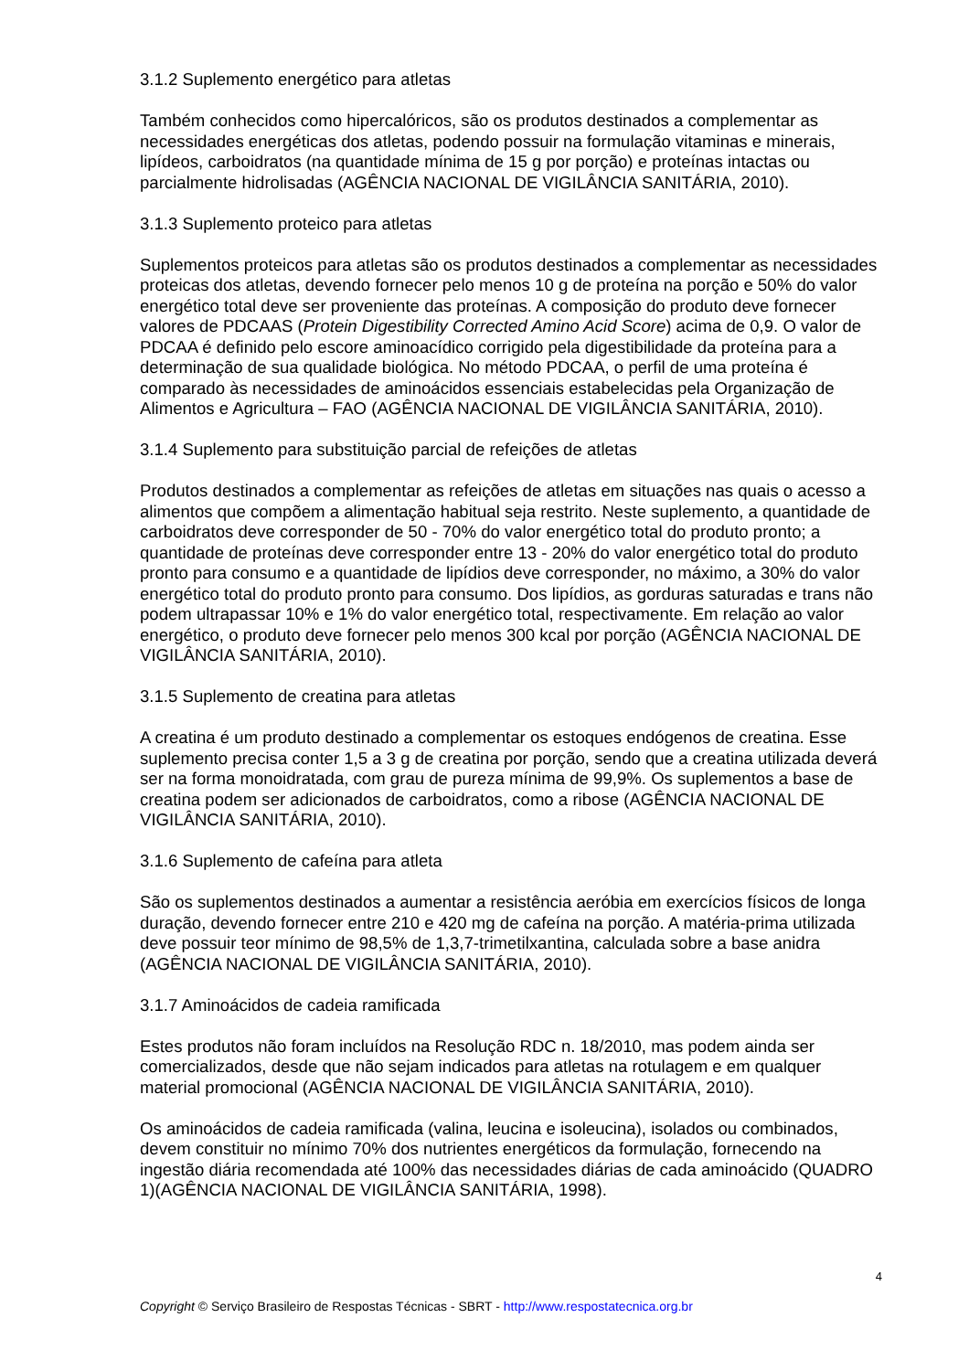3.1.2 Suplemento energético para atletas
Também conhecidos como hipercalóricos, são os produtos destinados a complementar as necessidades energéticas dos atletas, podendo possuir na formulação vitaminas e minerais, lipídeos, carboidratos (na quantidade mínima de 15 g por porção) e proteínas intactas ou parcialmente hidrolisadas (AGÊNCIA NACIONAL DE VIGILÂNCIA SANITÁRIA, 2010).
3.1.3 Suplemento proteico para atletas
Suplementos proteicos para atletas são os produtos destinados a complementar as necessidades proteicas dos atletas, devendo fornecer pelo menos 10 g de proteína na porção e 50% do valor energético total deve ser proveniente das proteínas. A composição do produto deve fornecer valores de PDCAAS (Protein Digestibility Corrected Amino Acid Score) acima de 0,9. O valor de PDCAA é definido pelo escore aminoacídico corrigido pela digestibilidade da proteína para a determinação de sua qualidade biológica. No método PDCAA, o perfil de uma proteína é comparado às necessidades de aminoácidos essenciais estabelecidas pela Organização de Alimentos e Agricultura – FAO (AGÊNCIA NACIONAL DE VIGILÂNCIA SANITÁRIA, 2010).
3.1.4 Suplemento para substituição parcial de refeições de atletas
Produtos destinados a complementar as refeições de atletas em situações nas quais o acesso a alimentos que compõem a alimentação habitual seja restrito. Neste suplemento, a quantidade de carboidratos deve corresponder de 50 - 70% do valor energético total do produto pronto; a quantidade de proteínas deve corresponder entre 13 - 20% do valor energético total do produto pronto para consumo e a quantidade de lipídios deve corresponder, no máximo, a 30% do valor energético total do produto pronto para consumo. Dos lipídios, as gorduras saturadas e trans não podem ultrapassar 10% e 1% do valor energético total, respectivamente. Em relação ao valor energético, o produto deve fornecer pelo menos 300 kcal por porção (AGÊNCIA NACIONAL DE VIGILÂNCIA SANITÁRIA, 2010).
3.1.5 Suplemento de creatina para atletas
A creatina é um produto destinado a complementar os estoques endógenos de creatina. Esse suplemento precisa conter 1,5 a 3 g de creatina por porção, sendo que a creatina utilizada deverá ser na forma monoidratada, com grau de pureza mínima de 99,9%. Os suplementos a base de creatina podem ser adicionados de carboidratos, como a ribose (AGÊNCIA NACIONAL DE VIGILÂNCIA SANITÁRIA, 2010).
3.1.6 Suplemento de cafeína para atleta
São os suplementos destinados a aumentar a resistência aeróbia em exercícios físicos de longa duração, devendo fornecer entre 210 e 420 mg de cafeína na porção. A matéria-prima utilizada deve possuir teor mínimo de 98,5% de 1,3,7-trimetilxantina, calculada sobre a base anidra (AGÊNCIA NACIONAL DE VIGILÂNCIA SANITÁRIA, 2010).
3.1.7 Aminoácidos de cadeia ramificada
Estes produtos não foram incluídos na Resolução RDC n. 18/2010, mas podem ainda ser comercializados, desde que não sejam indicados para atletas na rotulagem e em qualquer material promocional (AGÊNCIA NACIONAL DE VIGILÂNCIA SANITÁRIA, 2010).
Os aminoácidos de cadeia ramificada (valina, leucina e isoleucina), isolados ou combinados, devem constituir no mínimo 70% dos nutrientes energéticos da formulação, fornecendo na ingestão diária recomendada até 100% das necessidades diárias de cada aminoácido (QUADRO 1)(AGÊNCIA NACIONAL DE VIGILÂNCIA SANITÁRIA, 1998).
4
Copyright © Serviço Brasileiro de Respostas Técnicas - SBRT - http://www.respostatecnica.org.br